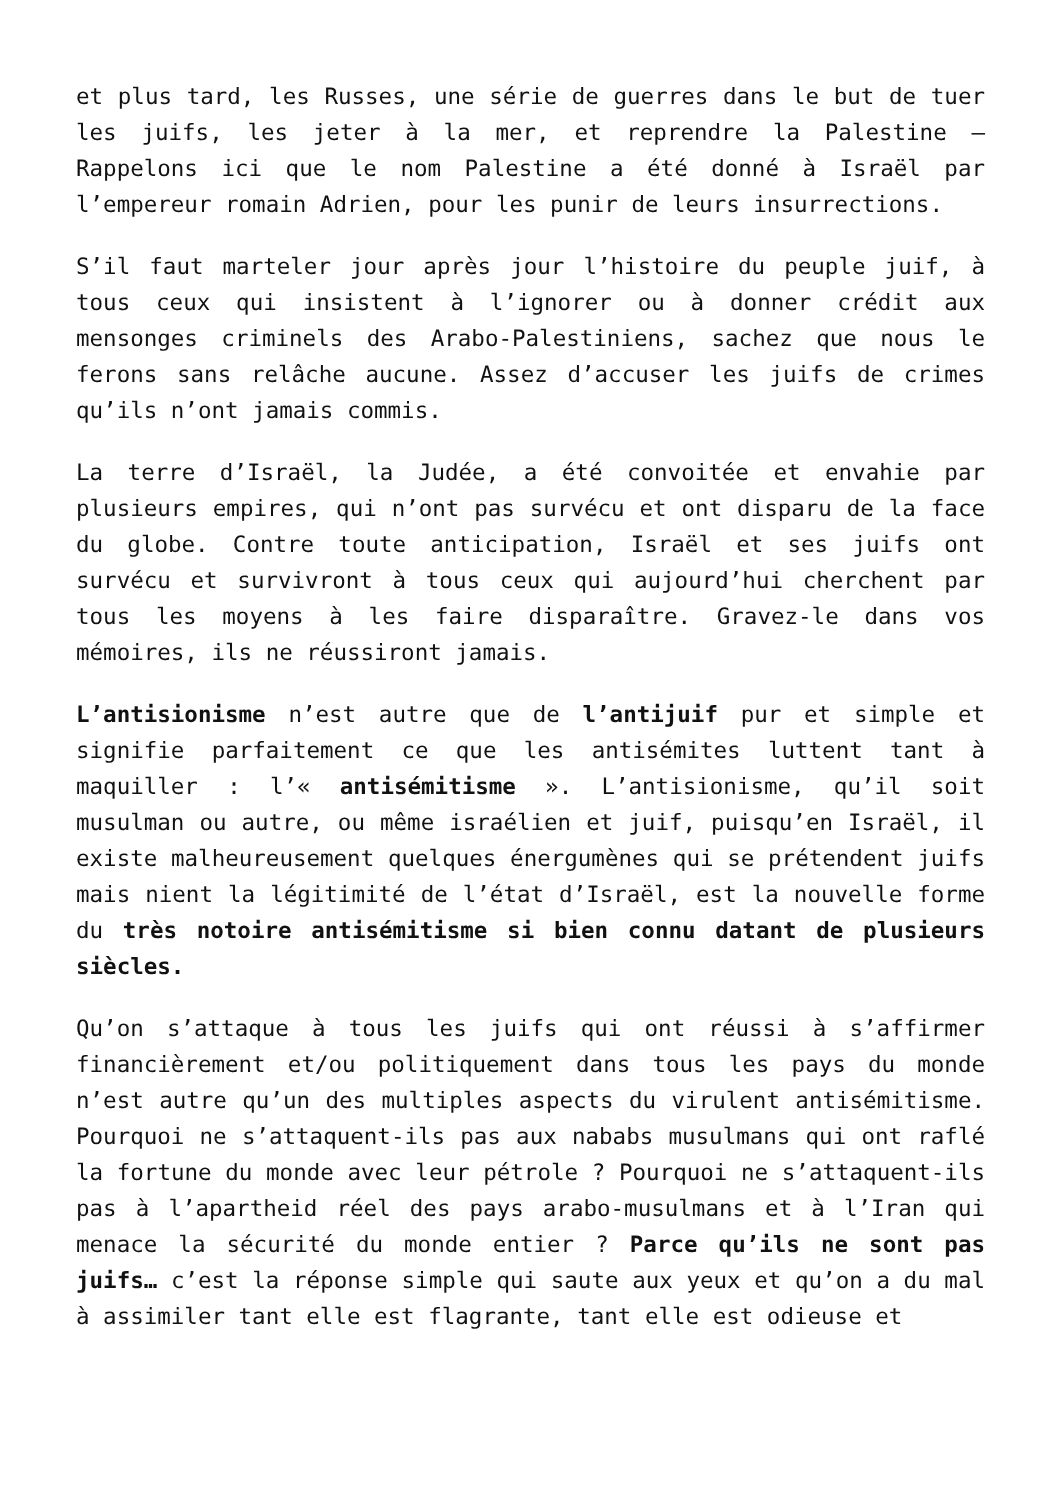et plus tard, les Russes, une série de guerres dans le but de tuer les juifs, les jeter à la mer, et reprendre la Palestine – Rappelons ici que le nom Palestine a été donné à Israël par l’empereur romain Adrien, pour les punir de leurs insurrections.
S’il faut marteler jour après jour l’histoire du peuple juif, à tous ceux qui insistent à l’ignorer ou à donner crédit aux mensonges criminels des Arabo-Palestiniens, sachez que nous le ferons sans relâche aucune. Assez d’accuser les juifs de crimes qu’ils n’ont jamais commis.
La terre d’Israël, la Judée, a été convoitée et envahie par plusieurs empires, qui n’ont pas survécu et ont disparu de la face du globe. Contre toute anticipation, Israël et ses juifs ont survécu et survivront à tous ceux qui aujourd’hui cherchent par tous les moyens à les faire disparaître. Gravez-le dans vos mémoires, ils ne réussiront jamais.
L’antisionisme n’est autre que de l’antijuif pur et simple et signifie parfaitement ce que les antisémites luttent tant à maquiller : l’« antisémitisme ». L’antisionisme, qu’il soit musulman ou autre, ou même israélien et juif, puisqu’en Israël, il existe malheureusement quelques énergumènes qui se prétendent juifs mais nient la légitimité de l’état d’Israël, est la nouvelle forme du très notoire antisémitisme si bien connu datant de plusieurs siècles.
Qu’on s’attaque à tous les juifs qui ont réussi à s’affirmer financièrement et/ou politiquement dans tous les pays du monde n’est autre qu’un des multiples aspects du virulent antisémitisme. Pourquoi ne s’attaquent-ils pas aux nababs musulmans qui ont raflé la fortune du monde avec leur pétrole ? Pourquoi ne s’attaquent-ils pas à l’apartheid réel des pays arabo-musulmans et à l’Iran qui menace la sécurité du monde entier ? Parce qu’ils ne sont pas juifs… c’est la réponse simple qui saute aux yeux et qu’on a du mal à assimiler tant elle est flagrante, tant elle est odieuse et